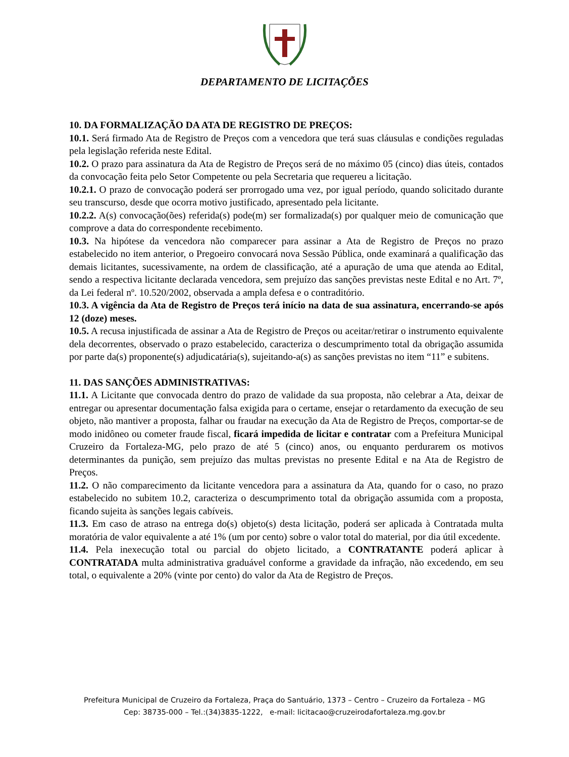DEPARTAMENTO DE LICITAÇÕES
10. DA FORMALIZAÇÃO DA ATA DE REGISTRO DE PREÇOS:
10.1. Será firmado Ata de Registro de Preços com a vencedora que terá suas cláusulas e condições reguladas pela legislação referida neste Edital.
10.2. O prazo para assinatura da Ata de Registro de Preços será de no máximo 05 (cinco) dias úteis, contados da convocação feita pelo Setor Competente ou pela Secretaria que requereu a licitação.
10.2.1. O prazo de convocação poderá ser prorrogado uma vez, por igual período, quando solicitado durante seu transcurso, desde que ocorra motivo justificado, apresentado pela licitante.
10.2.2. A(s) convocação(ões) referida(s) pode(m) ser formalizada(s) por qualquer meio de comunicação que comprove a data do correspondente recebimento.
10.3. Na hipótese da vencedora não comparecer para assinar a Ata de Registro de Preços no prazo estabelecido no item anterior, o Pregoeiro convocará nova Sessão Pública, onde examinará a qualificação das demais licitantes, sucessivamente, na ordem de classificação, até a apuração de uma que atenda ao Edital, sendo a respectiva licitante declarada vencedora, sem prejuízo das sanções previstas neste Edital e no Art. 7º, da Lei federal nº. 10.520/2002, observada a ampla defesa e o contraditório.
10.3. A vigência da Ata de Registro de Preços terá início na data de sua assinatura, encerrando-se após 12 (doze) meses.
10.5. A recusa injustificada de assinar a Ata de Registro de Preços ou aceitar/retirar o instrumento equivalente dela decorrentes, observado o prazo estabelecido, caracteriza o descumprimento total da obrigação assumida por parte da(s) proponente(s) adjudicatária(s), sujeitando-a(s) as sanções previstas no item “11” e subitens.
11. DAS SANÇÕES ADMINISTRATIVAS:
11.1. A Licitante que convocada dentro do prazo de validade da sua proposta, não celebrar a Ata, deixar de entregar ou apresentar documentação falsa exigida para o certame, ensejar o retardamento da execução de seu objeto, não mantiver a proposta, falhar ou fraudar na execução da Ata de Registro de Preços, comportar-se de modo inidôneo ou cometer fraude fiscal, ficará impedida de licitar e contratar com a Prefeitura Municipal Cruzeiro da Fortaleza-MG, pelo prazo de até 5 (cinco) anos, ou enquanto perdurarem os motivos determinantes da punição, sem prejuízo das multas previstas no presente Edital e na Ata de Registro de Preços.
11.2. O não comparecimento da licitante vencedora para a assinatura da Ata, quando for o caso, no prazo estabelecido no subitem 10.2, caracteriza o descumprimento total da obrigação assumida com a proposta, ficando sujeita às sanções legais cabíveis.
11.3. Em caso de atraso na entrega do(s) objeto(s) desta licitação, poderá ser aplicada à Contratada multa moratória de valor equivalente a até 1% (um por cento) sobre o valor total do material, por dia útil excedente.
11.4. Pela inexecução total ou parcial do objeto licitado, a CONTRATANTE poderá aplicar à CONTRATADA multa administrativa graduável conforme a gravidade da infração, não excedendo, em seu total, o equivalente a 20% (vinte por cento) do valor da Ata de Registro de Preços.
Prefeitura Municipal de Cruzeiro da Fortaleza, Praça do Santuário, 1373 – Centro – Cruzeiro da Fortaleza – MG
Cep: 38735-000 – Tel.:(34)3835-1222, e-mail: licitacao@cruzeirodafortaleza.mg.gov.br